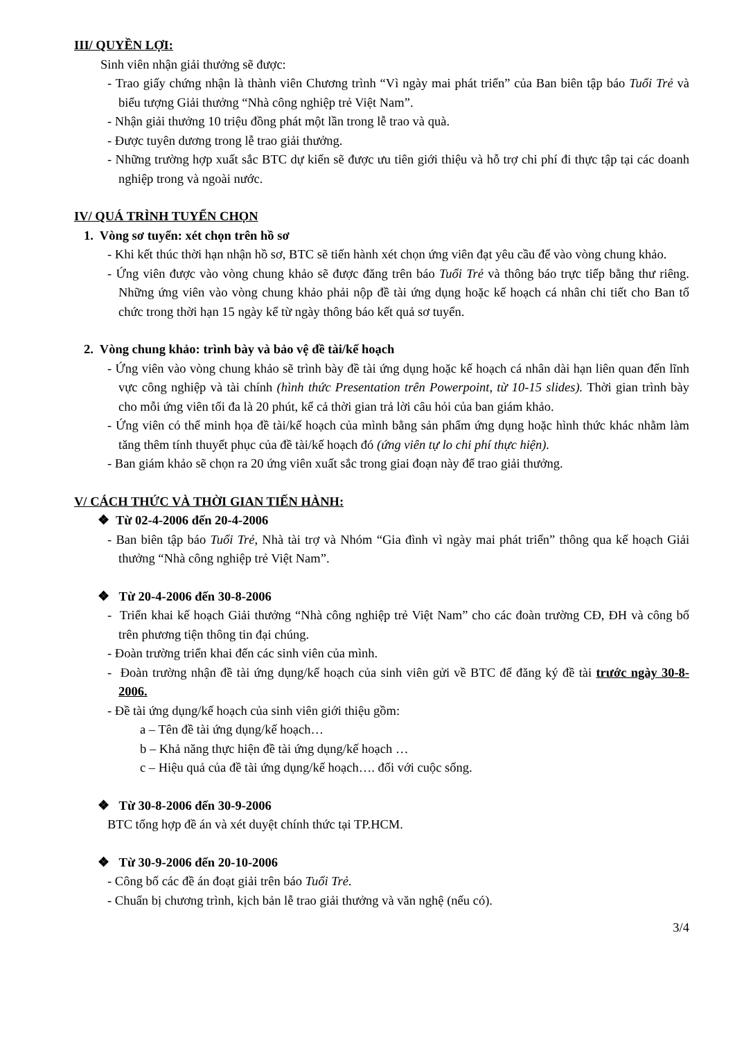III/ QUYỀN LỢI:
Sinh viên nhận giải thưởng sẽ được:
- Trao giấy chứng nhận là thành viên Chương trình “Vì ngày mai phát triển” của Ban biên tập báo Tuổi Trẻ và biểu tượng Giải thưởng “Nhà công nghiệp trẻ Việt Nam”.
- Nhận giải thưởng 10 triệu đồng phát một lần trong lễ trao và quà.
- Được tuyên dương trong lễ trao giải thưởng.
- Những trường hợp xuất sắc BTC dự kiến sẽ được ưu tiên giới thiệu và hỗ trợ chi phí đi thực tập tại các doanh nghiệp trong và ngoài nước.
IV/ QUÁ TRÌNH TUYỂN CHỌN
1. Vòng sơ tuyển: xét chọn trên hồ sơ
- Khi kết thúc thời hạn nhận hồ sơ, BTC sẽ tiến hành xét chọn ứng viên đạt yêu cầu để vào vòng chung khảo.
- Ứng viên được vào vòng chung khảo sẽ được đăng trên báo Tuổi Trẻ và thông báo trực tiếp bằng thư riêng. Những ứng viên vào vòng chung khảo phải nộp đề tài ứng dụng hoặc kế hoạch cá nhân chi tiết cho Ban tổ chức trong thời hạn 15 ngày kể từ ngày thông báo kết quả sơ tuyển.
2. Vòng chung khảo: trình bày và bảo vệ đề tài/kế hoạch
- Ứng viên vào vòng chung khảo sẽ trình bày đề tài ứng dụng hoặc kế hoạch cá nhân dài hạn liên quan đến lĩnh vực công nghiệp và tài chính (hình thức Presentation trên Powerpoint, từ 10-15 slides). Thời gian trình bày cho mỗi ứng viên tối đa là 20 phút, kể cả thời gian trả lời câu hỏi của ban giám khảo.
- Ứng viên có thể minh họa đề tài/kế hoạch của mình bằng sản phẩm ứng dụng hoặc hình thức khác nhằm làm tăng thêm tính thuyết phục của đề tài/kế hoạch đó (ứng viên tự lo chi phí thực hiện).
- Ban giám khảo sẽ chọn ra 20 ứng viên xuất sắc trong giai đoạn này để trao giải thưởng.
V/ CÁCH THỨC VÀ THỜI GIAN TIẾN HÀNH:
❖ Từ 02-4-2006 đến 20-4-2006
- Ban biên tập báo Tuổi Trẻ, Nhà tài trợ và Nhóm “Gia đình vì ngày mai phát triển” thông qua kế hoạch Giải thưởng “Nhà công nghiệp trẻ Việt Nam”.
❖ Từ 20-4-2006 đến 30-8-2006
- Triển khai kế hoạch Giải thưởng “Nhà công nghiệp trẻ Việt Nam” cho các đoàn trường CĐ, ĐH và công bố trên phương tiện thông tin đại chúng.
- Đoàn trường triển khai đến các sinh viên của mình.
- Đoàn trường nhận đề tài ứng dụng/kế hoạch của sinh viên gửi về BTC để đăng ký đề tài trước ngày 30-8-2006.
- Đề tài ứng dụng/kế hoạch của sinh viên giới thiệu gồm:
a – Tên đề tài ứng dụng/kế hoạch…
b – Khả năng thực hiện đề tài ứng dụng/kế hoạch …
c – Hiệu quả của đề tài ứng dụng/kế hoạch…. đối với cuộc sống.
❖ Từ 30-8-2006 đến 30-9-2006
BTC tổng hợp đề án và xét duyệt chính thức tại TP.HCM.
❖ Từ 30-9-2006 đến 20-10-2006
- Công bố các đề án đoạt giải trên báo Tuổi Trẻ.
- Chuẩn bị chương trình, kịch bản lễ trao giải thưởng và văn nghệ (nếu có).
3/4